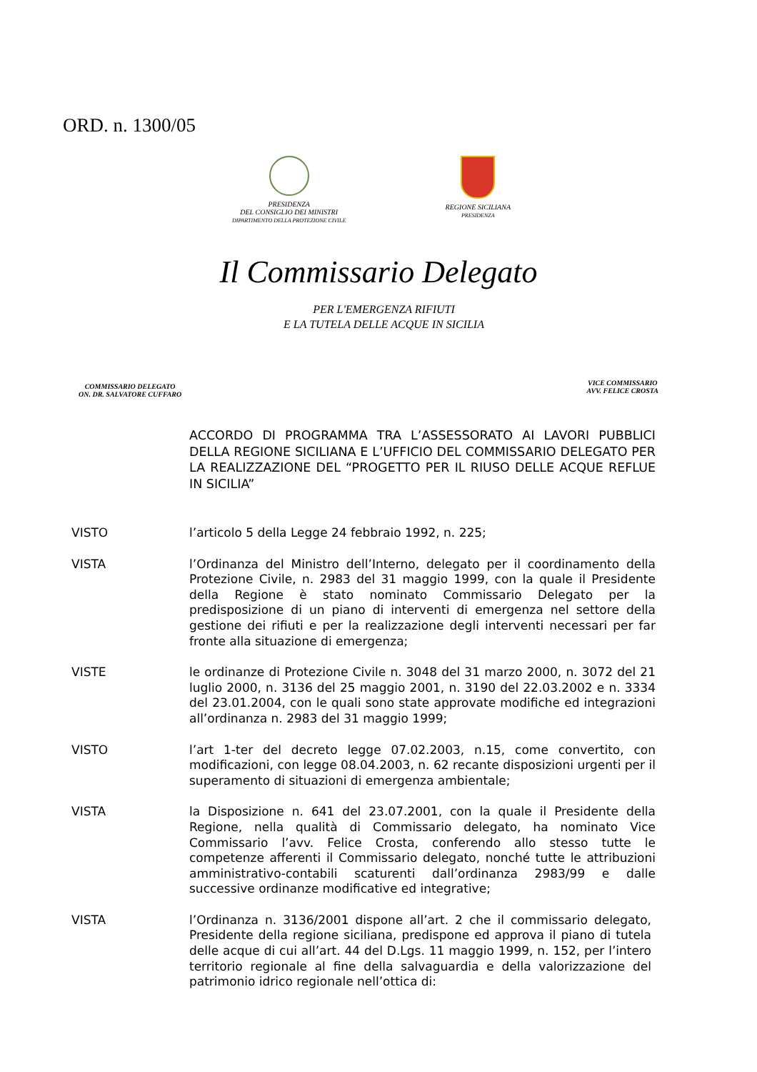ORD. n. 1300/05
PRESIDENZA
DEL CONSIGLIO DEI MINISTRI
DIPARTIMENTO DELLA PROTEZIONE CIVILE
REGIONE SICILIANA
PRESIDENZA
Il Commissario Delegato
PER L'EMERGENZA RIFIUTI
E LA TUTELA DELLE ACQUE IN SICILIA
COMMISSARIO DELEGATO
ON. DR. SALVATORE CUFFARO
VICE COMMISSARIO
AVV. FELICE CROSTA
ACCORDO DI PROGRAMMA TRA L’ASSESSORATO AI LAVORI PUBBLICI DELLA REGIONE SICILIANA E L’UFFICIO DEL COMMISSARIO DELEGATO PER LA REALIZZAZIONE DEL “PROGETTO PER IL RIUSO DELLE ACQUE REFLUE IN SICILIA”
VISTO l’articolo 5 della Legge 24 febbraio 1992, n. 225;
VISTA l’Ordinanza del Ministro dell’Interno, delegato per il coordinamento della Protezione Civile, n. 2983 del 31 maggio 1999, con la quale il Presidente della Regione è stato nominato Commissario Delegato per la predisposizione di un piano di interventi di emergenza nel settore della gestione dei rifiuti e per la realizzazione degli interventi necessari per far fronte alla situazione di emergenza;
VISTE le ordinanze di Protezione Civile n. 3048 del 31 marzo 2000, n. 3072 del 21 luglio 2000, n. 3136 del 25 maggio 2001, n. 3190 del 22.03.2002 e n. 3334 del 23.01.2004, con le quali sono state approvate modifiche ed integrazioni all’ordinanza n. 2983 del 31 maggio 1999;
VISTO l’art 1-ter del decreto legge 07.02.2003, n.15, come convertito, con modificazioni, con legge 08.04.2003, n. 62 recante disposizioni urgenti per il superamento di situazioni di emergenza ambientale;
VISTA la Disposizione n. 641 del 23.07.2001, con la quale il Presidente della Regione, nella qualità di Commissario delegato, ha nominato Vice Commissario l’avv. Felice Crosta, conferendo allo stesso tutte le competenze afferenti il Commissario delegato, nonché tutte le attribuzioni amministrativo-contabili scaturenti dall’ordinanza 2983/99 e dalle successive ordinanze modificative ed integrative;
VISTA l’Ordinanza n. 3136/2001 dispone all’art. 2 che il commissario delegato, Presidente della regione siciliana, predispone ed approva il piano di tutela delle acque di cui all’art. 44 del D.Lgs. 11 maggio 1999, n. 152, per l’intero territorio regionale al fine della salvaguardia e della valorizzazione del patrimonio idrico regionale nell’ottica di: